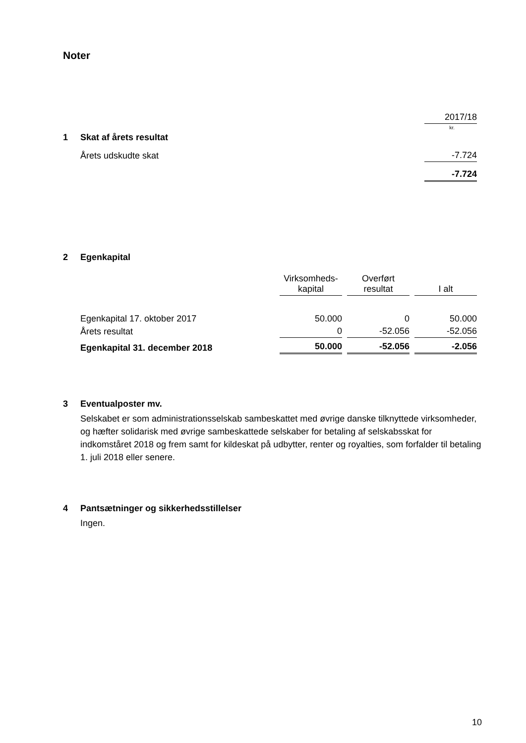Noter
| | | 2017/18 |
| | | kr. |
| 1 | Skat af årets resultat | |
| | Årets udskudte skat | -7.724 |
| | | -7.724 |
| 2 | Egenkapital | | | |
| | | Virksomheds- kapital | Overført resultat | I alt |
| | Egenkapital 17. oktober 2017 | 50.000 | 0 | 50.000 |
| | Årets resultat | 0 | -52.056 | -52.056 |
| | Egenkapital 31. december 2018 | 50.000 | -52.056 | -2.056 |
3 Eventualposter mv.
Selskabet er som administrationsselskab sambeskattet med øvrige danske tilknyttede virksomheder, og hæfter solidarisk med øvrige sambeskattede selskaber for betaling af selskabsskat for indkomståret 2018 og frem samt for kildeskat på udbytter, renter og royalties, som forfalder til betaling 1. juli 2018 eller senere.
4 Pantsætninger og sikkerhedsstillelser
Ingen.
10